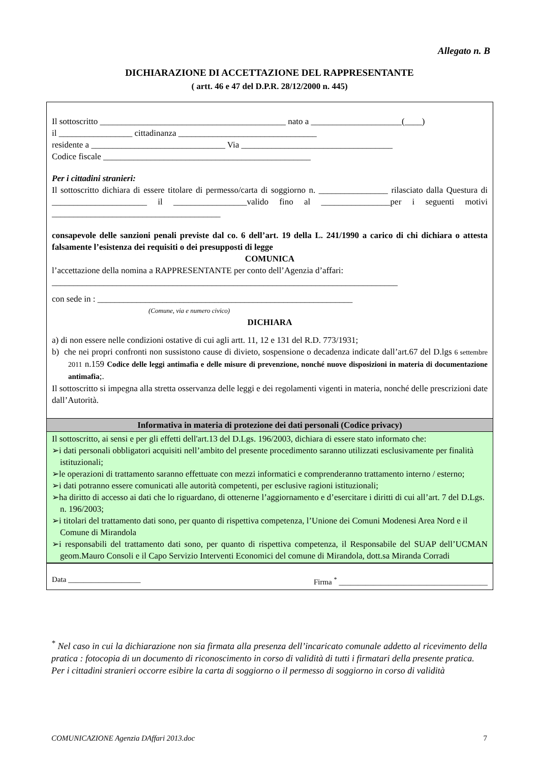Allegato n. B
DICHIARAZIONE DI ACCETTAZIONE DEL RAPPRESENTANTE
( artt. 46 e 47 del D.P.R. 28/12/2000 n. 445)
Il sottoscritto ___________________________________________ nato a _____________________(____)
il _________________ cittadinanza ________________________________
residente a _______________________________ Via ___________________________________
Codice fiscale ________________________________________________
Per i cittadini stranieri:
Il sottoscritto dichiara di essere titolare di permesso/carta di soggiorno n. ________________ rilasciato dalla Questura di ______________________ il _________________valido fino al ________________per i seguenti motivi _______________________________________
consapevole delle sanzioni penali previste dal co. 6 dell’art. 19 della L. 241/1990 a carico di chi dichiara o attesta falsamente l’esistenza dei requisiti o dei presupposti di legge
COMUNICA
l’accettazione della nomina a RAPPRESENTANTE per conto dell’Agenzia d’affari:
________________________________________________________________________________
con sede in : ___________________________________________________________
(Comune, via e numero civico)
DICHIARA
a) di non essere nelle condizioni ostative di cui agli artt. 11, 12 e 131 del R.D. 773/1931;
b) che nei propri confronti non sussistono cause di divieto, sospensione o decadenza indicate dall’art.67 del D.lgs 6 settembre 2011 n.159 Codice delle leggi antimafia e delle misure di prevenzione, nonché nuove disposizioni in materia di documentazione antimafia;.
Il sottoscritto si impegna alla stretta osservanza delle leggi e dei regolamenti vigenti in materia, nonché delle prescrizioni date dall’Autorità.
Informativa in materia di protezione dei dati personali (Codice privacy)
Il sottoscritto, ai sensi e per gli effetti dell'art.13 del D.Lgs. 196/2003, dichiara di essere stato informato che:
➢i dati personali obbligatori acquisiti nell’ambito del presente procedimento saranno utilizzati esclusivamente per finalità istituzionali;
➢le operazioni di trattamento saranno effettuate con mezzi informatici e comprenderanno trattamento interno / esterno;
➢i dati potranno essere comunicati alle autorità competenti, per esclusive ragioni istituzionali;
➢ha diritto di accesso ai dati che lo riguardano, di ottenerne l’aggiornamento e d’esercitare i diritti di cui all’art. 7 del D.Lgs. n. 196/2003;
➢i titolari del trattamento dati sono, per quanto di rispettiva competenza, l’Unione dei Comuni Modenesi Area Nord e il Comune di Mirandola
➢i responsabili del trattamento dati sono, per quanto di rispettiva competenza, il Responsabile del SUAP dell’UCMAN geom.Mauro Consoli e il Capo Servizio Interventi Economici del comune di Mirandola, dott.sa Miranda Corradi
Data ___________________ Firma <sup>*</sup> _______________________________________
<sup>*</sup> Nel caso in cui la dichiarazione non sia firmata alla presenza dell’incaricato comunale addetto al ricevimento della pratica : fotocopia di un documento di riconoscimento in corso di validità di tutti i firmatari della presente pratica.
Per i cittadini stranieri occorre esibire la carta di soggiorno o il permesso di soggiorno in corso di validità
COMUNICAZIONE Agenzia DAffari 2013.doc 7